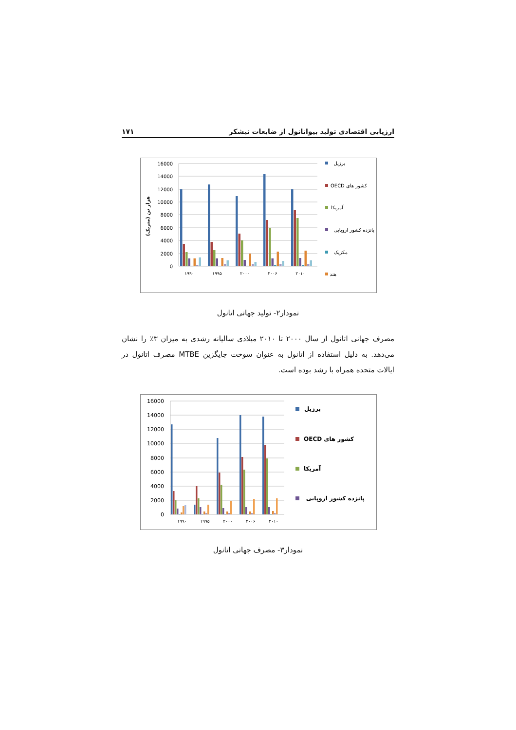ارزیابی اقتصادی تولید بیواتانول از ضایعات نیشکر ۱۷۱
16000
14000
12000
10000
8000
6000
4000
2000
0
هزار تن (متریک)
۱۹۹۰
۱۹۹۵
۲۰۰۰
۲۰۰۶
۲۰۱۰
برزیل
کشور های OECD
آمریکا
پانزده کشور اروپایی
مکزیک
هند
نمودار۲- تولید جهانی اتانول
مصرف جهانی اتانول از سال ۲۰۰۰ تا ۲۰۱۰ میلادی سالیانه رشدی به میزان ۳٪ را نشان می‌دهد. به دلیل استفاده از اتانول به عنوان سوخت جایگزین MTBE مصرف اتانول در ایالات متحده همراه با رشد بوده است.
16000
14000
12000
10000
8000
6000
4000
2000
0
۱۹۹۰
۱۹۹۵
۲۰۰۰
۲۰۰۶
۲۰۱۰
برزیل
کشور های OECD
آمریکا
پانزده کشور اروپایی
نمودار۳- مصرف جهانی اتانول